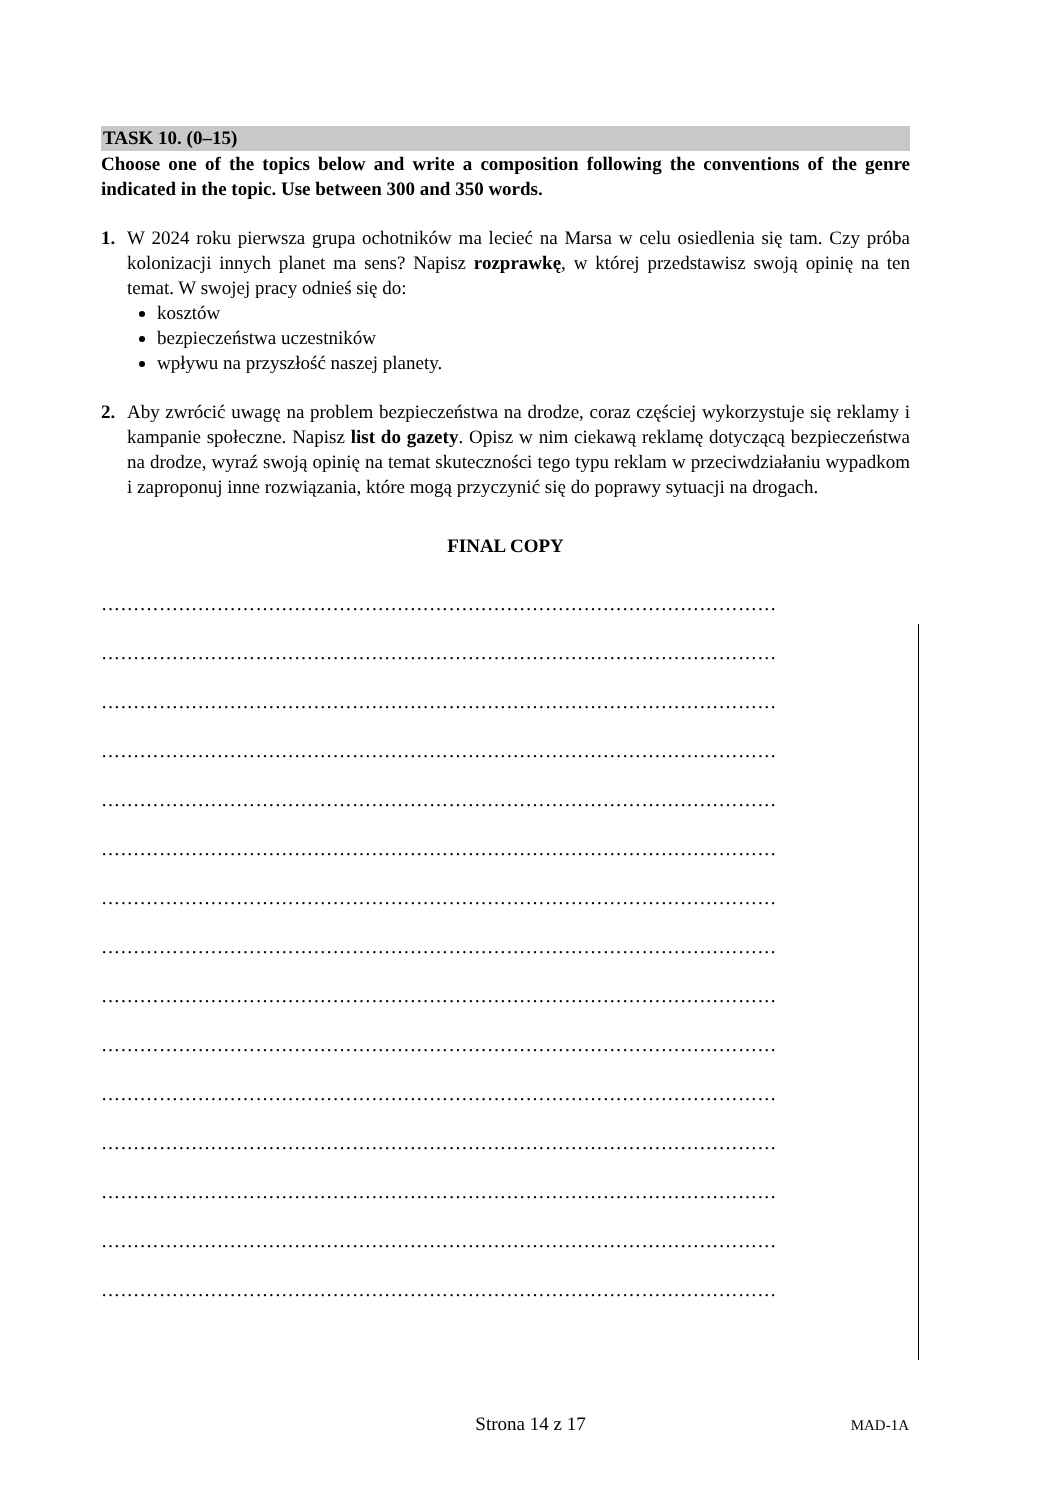TASK 10. (0–15)
Choose one of the topics below and write a composition following the conventions of the genre indicated in the topic. Use between 300 and 350 words.
1. W 2024 roku pierwsza grupa ochotników ma lecieć na Marsa w celu osiedlenia się tam. Czy próba kolonizacji innych planet ma sens? Napisz rozprawkę, w której przedstawisz swoją opinię na ten temat. W swojej pracy odnieś się do:
kosztów
bezpieczeństwa uczestników
wpływu na przyszłość naszej planety.
2. Aby zwrócić uwagę na problem bezpieczeństwa na drodze, coraz częściej wykorzystuje się reklamy i kampanie społeczne. Napisz list do gazety. Opisz w nim ciekawą reklamę dotyczącą bezpieczeństwa na drodze, wyraź swoją opinię na temat skuteczności tego typu reklam w przeciwdziałaniu wypadkom i zaproponuj inne rozwiązania, które mogą przyczynić się do poprawy sytuacji na drogach.
FINAL COPY
……………………………………………………………………………………………
……………………………………………………………………………………………
……………………………………………………………………………………………
……………………………………………………………………………………………
……………………………………………………………………………………………
……………………………………………………………………………………………
……………………………………………………………………………………………
……………………………………………………………………………………………
……………………………………………………………………………………………
……………………………………………………………………………………………
……………………………………………………………………………………………
……………………………………………………………………………………………
……………………………………………………………………………………………
……………………………………………………………………………………………
……………………………………………………………………………………………
Strona 14 z 17
MAD-1A